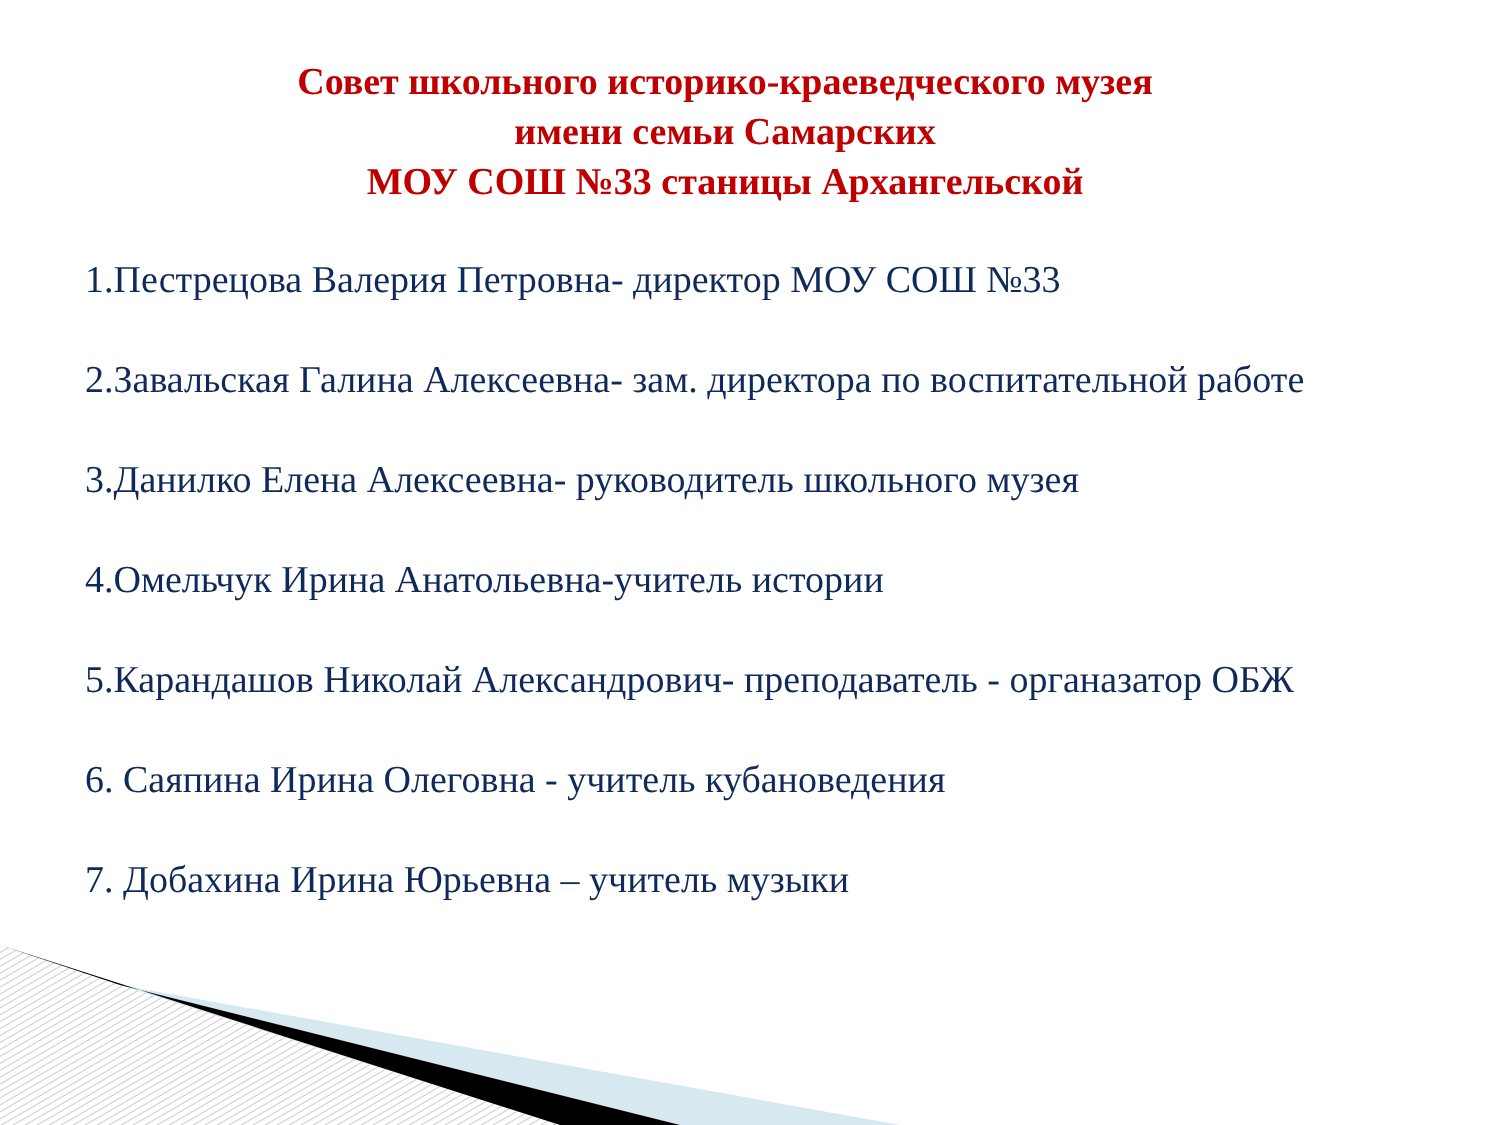Совет школьного историко-краеведческого музея
имени семьи Самарских
МОУ СОШ №33 станицы Архангельской
1.Пестрецова Валерия Петровна- директор МОУ СОШ №33
2.Завальская Галина Алексеевна- зам. директора по воспитательной работе
3.Данилко Елена Алексеевна- руководитель школьного музея
4.Омельчук Ирина Анатольевна-учитель истории
5.Карандашов Николай Александрович- преподаватель - органазатор ОБЖ
6. Саяпина Ирина Олеговна - учитель кубановедения
7. Добахина Ирина Юрьевна – учитель музыки